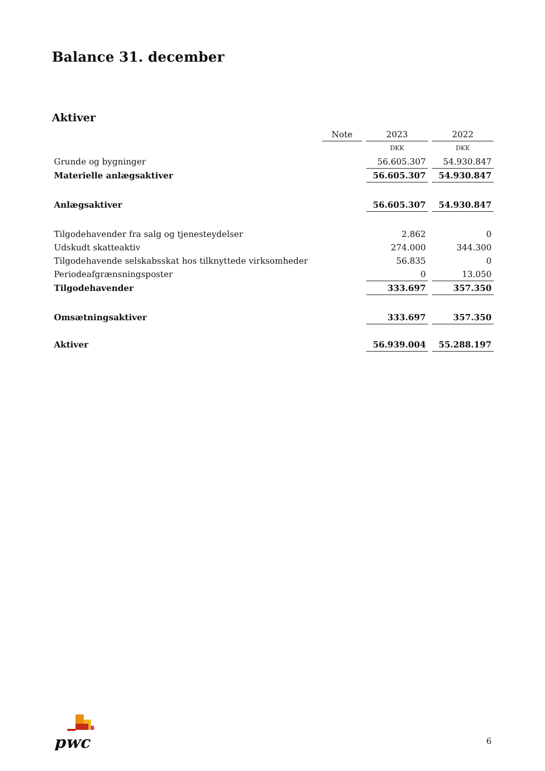Balance 31. december
Aktiver
| | Note | 2023 | 2022 |
| --- | --- | --- | --- |
| | | DKK | DKK |
| Grunde og bygninger | | 56.605.307 | 54.930.847 |
| Materielle anlægsaktiver | | 56.605.307 | 54.930.847 |
| Anlægsaktiver | | 56.605.307 | 54.930.847 |
| Tilgodehavender fra salg og tjenesteydelser | | 2.862 | 0 |
| Udskudt skatteaktiv | | 274.000 | 344.300 |
| Tilgodehavende selskabsskat hos tilknyttede virksomheder | | 56.835 | 0 |
| Periodeafgrænsningsposter | | 0 | 13.050 |
| Tilgodehavender | | 333.697 | 357.350 |
| Omsætningsaktiver | | 333.697 | 357.350 |
| Aktiver | | 56.939.004 | 55.288.197 |
pwc
6